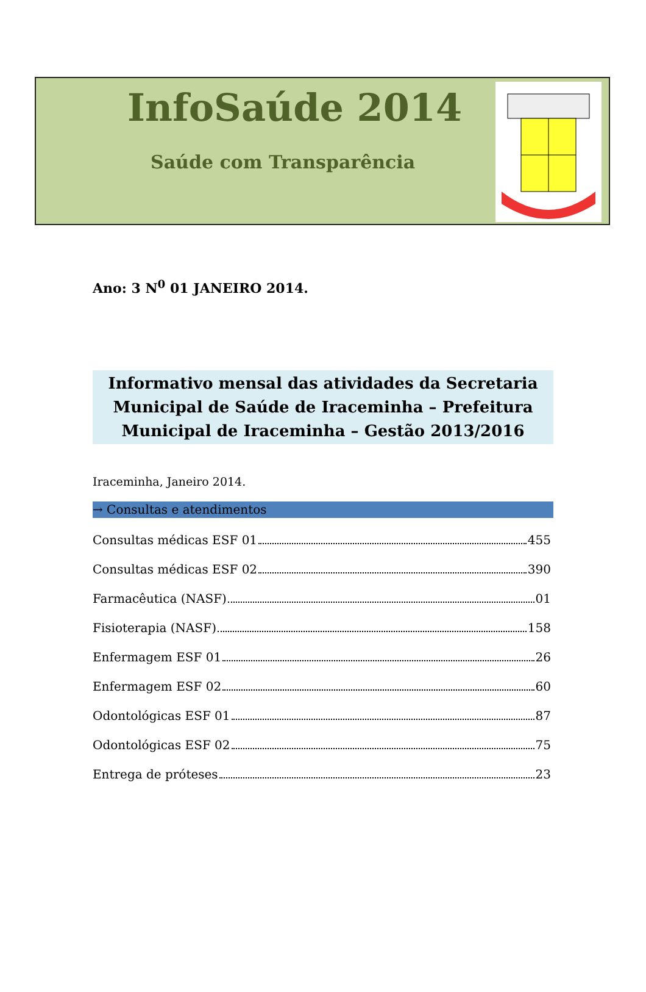InfoSaúde 2014
Saúde com Transparência
Ano: 3 N<sup>0</sup> 01 JANEIRO 2014.
Informativo mensal das atividades da Secretaria
Municipal de Saúde de Iraceminha – Prefeitura
Municipal de Iraceminha – Gestão 2013/2016
Iraceminha, Janeiro 2014.
→ Consultas e atendimentos
Consultas médicas ESF 01 455
Consultas médicas ESF 02 390
Farmacêutica (NASF) 01
Fisioterapia (NASF) 158
Enfermagem ESF 01 26
Enfermagem ESF 02 60
Odontológicas ESF 01 87
Odontológicas ESF 02 75
Entrega de próteses 23